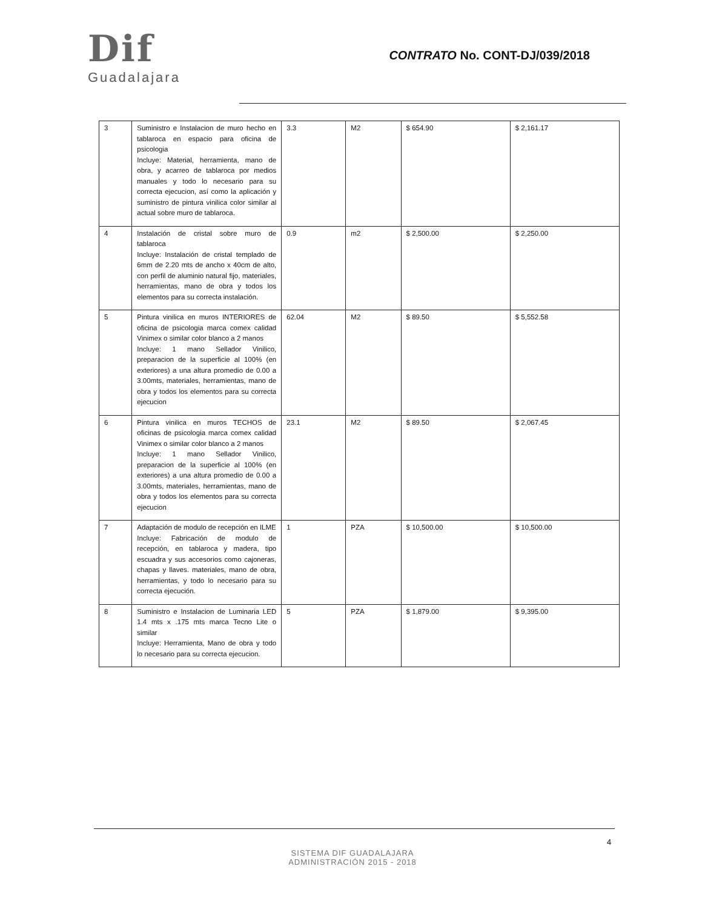Dif
Guadalajara
CONTRATO No. CONT-DJ/039/2018
| 3 | Suministro e Instalacion de muro hecho en tablaroca en espacio para oficina de psicologia Incluye: Material, herramienta, mano de obra, y acarreo de tablaroca por medios manuales y todo lo necesario para su correcta ejecucion, así como la aplicación y suministro de pintura vinilica color similar al actual sobre muro de tablaroca. | 3.3 | M2 | $ 654.90 | $ 2,161.17 |
| 4 | Instalación de cristal sobre muro de tablaroca Incluye: Instalación de cristal templado de 6mm de 2.20 mts de ancho x 40cm de alto, con perfil de aluminio natural fijo, materiales, herramientas, mano de obra y todos los elementos para su correcta instalación. | 0.9 | m2 | $ 2,500.00 | $ 2,250.00 |
| 5 | Pintura vinilica en muros INTERIORES de oficina de psicologia marca comex calidad Vinimex o similar color blanco a 2 manos Incluye: 1 mano Sellador Vinilico, preparacion de la superficie al 100% (en exteriores) a una altura promedio de 0.00 a 3.00mts, materiales, herramientas, mano de obra y todos los elementos para su correcta ejecucion | 62.04 | M2 | $ 89.50 | $ 5,552.58 |
| 6 | Pintura vinilica en muros TECHOS de oficinas de psicologia marca comex calidad Vinimex o similar color blanco a 2 manos Incluye: 1 mano Sellador Vinilico, preparacion de la superficie al 100% (en exteriores) a una altura promedio de 0.00 a 3.00mts, materiales, herramientas, mano de obra y todos los elementos para su correcta ejecucion | 23.1 | M2 | $ 89.50 | $ 2,067.45 |
| 7 | Adaptación de modulo de recepción en ILME Incluye: Fabricación de modulo de recepción, en tablaroca y madera, tipo escuadra y sus accesorios como cajoneras, chapas y llaves. materiales, mano de obra, herramientas, y todo lo necesario para su correcta ejecución. | 1 | PZA | $ 10,500.00 | $ 10,500.00 |
| 8 | Suministro e Instalacion de Luminaria LED 1.4 mts x .175 mts marca Tecno Lite o similar Incluye: Herramienta, Mano de obra y todo lo necesario para su correcta ejecucion. | 5 | PZA | $ 1,879.00 | $ 9,395.00 |
4
SISTEMA DIF GUADALAJARA
ADMINISTRACIÓN 2015 - 2018